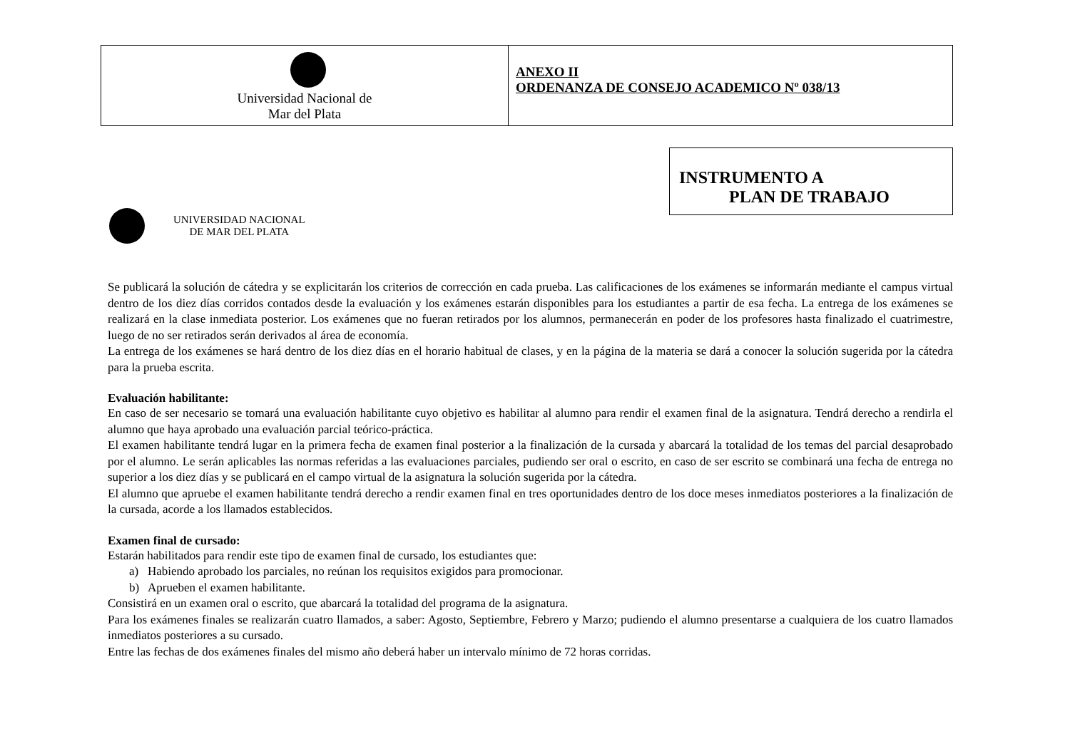| Universidad Nacional de Mar del Plata | ANEXO II ORDENANZA DE CONSEJO ACADEMICO Nº 038/13 |
UNIVERSIDAD NACIONAL
DE MAR DEL PLATA
INSTRUMENTO A
PLAN DE TRABAJO
Se publicará la solución de cátedra y se explicitarán los criterios de corrección en cada prueba. Las calificaciones de los exámenes se informarán mediante el campus virtual dentro de los diez días corridos contados desde la evaluación y los exámenes estarán disponibles para los estudiantes a partir de esa fecha. La entrega de los exámenes se realizará en la clase inmediata posterior. Los exámenes que no fueran retirados por los alumnos, permanecerán en poder de los profesores hasta finalizado el cuatrimestre, luego de no ser retirados serán derivados al área de economía.
La entrega de los exámenes se hará dentro de los diez días en el horario habitual de clases, y en la página de la materia se dará a conocer la solución sugerida por la cátedra para la prueba escrita.
Evaluación habilitante:
En caso de ser necesario se tomará una evaluación habilitante cuyo objetivo es habilitar al alumno para rendir el examen final de la asignatura. Tendrá derecho a rendirla el alumno que haya aprobado una evaluación parcial teórico-práctica.
El examen habilitante tendrá lugar en la primera fecha de examen final posterior a la finalización de la cursada y abarcará la totalidad de los temas del parcial desaprobado por el alumno. Le serán aplicables las normas referidas a las evaluaciones parciales, pudiendo ser oral o escrito, en caso de ser escrito se combinará una fecha de entrega no superior a los diez días y se publicará en el campo virtual de la asignatura la solución sugerida por la cátedra.
El alumno que apruebe el examen habilitante tendrá derecho a rendir examen final en tres oportunidades dentro de los doce meses inmediatos posteriores a la finalización de la cursada, acorde a los llamados establecidos.
Examen final de cursado:
Estarán habilitados para rendir este tipo de examen final de cursado, los estudiantes que:
a) Habiendo aprobado los parciales, no reúnan los requisitos exigidos para promocionar.
b) Aprueben el examen habilitante.
Consistirá en un examen oral o escrito, que abarcará la totalidad del programa de la asignatura.
Para los exámenes finales se realizarán cuatro llamados, a saber: Agosto, Septiembre, Febrero y Marzo; pudiendo el alumno presentarse a cualquiera de los cuatro llamados inmediatos posteriores a su cursado.
Entre las fechas de dos exámenes finales del mismo año deberá haber un intervalo mínimo de 72 horas corridas.